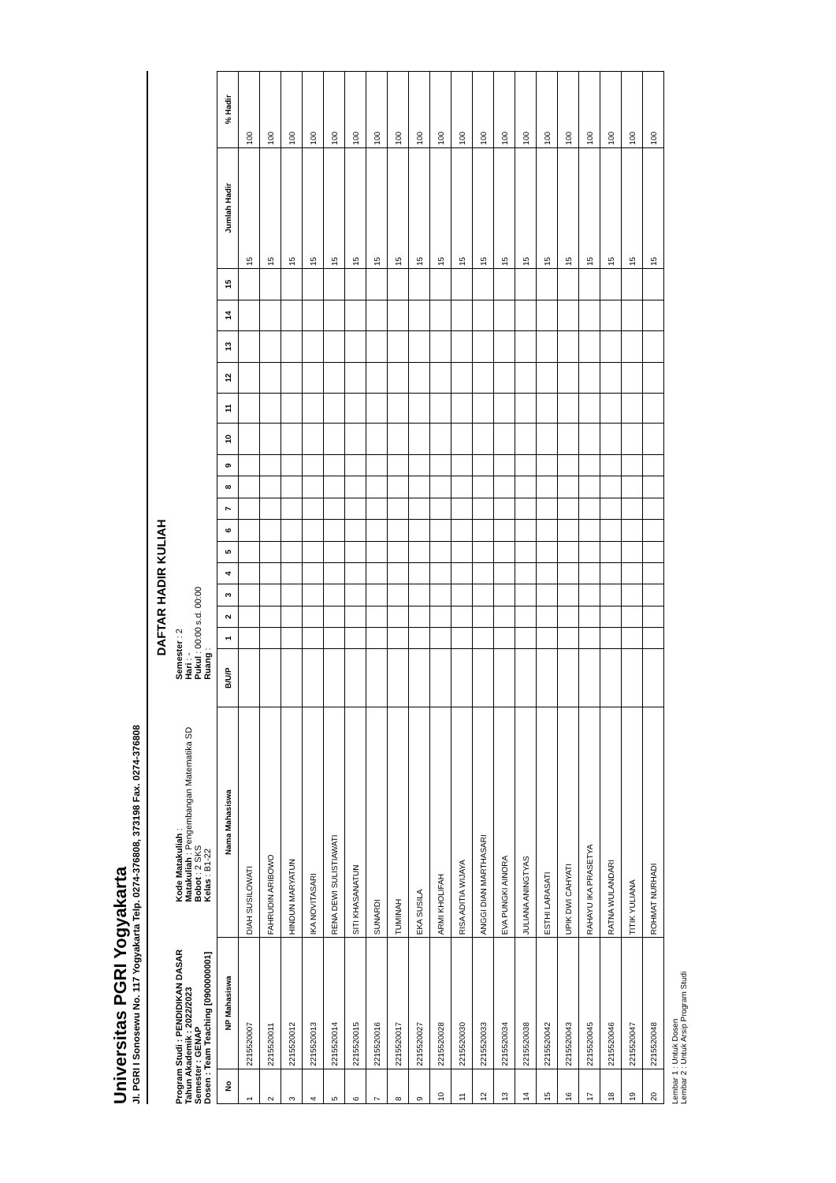Universitas PGRI Yogyakarta
Jl. PGRI I Sonosewu No. 117 Yogyakarta Telp. 0274-376808, 373198 Fax. 0274-376808
DAFTAR HADIR KULIAH
Program Studi : PENDIDIKAN DASAR Tahun Akademik : 2022/2023 Semester : GENAP Dosen : Team Teaching [0900000001]
Kode Matakuliah : Matakuliah : Pengembangan Matematika SD Bobot : 2 SKS Kelas : B1-22
Semester : 2 Hari : - Pukul : 00:00 s.d. 00:00 Ruang :
| No | NP Mahasiswa | Nama Mahasiswa | B/U/P | 1 | 2 | 3 | 4 | 5 | 6 | 7 | 8 | 9 | 10 | 11 | 12 | 13 | 14 | 15 | Jumlah Hadir | % Hadir |
| --- | --- | --- | --- | --- | --- | --- | --- | --- | --- | --- | --- | --- | --- | --- | --- | --- | --- | --- | --- | --- |
| 1 | 2215520007 | DIAH SUSILOWATI | | | | | | | | | | | | | | | | | 15 | 100 |
| 2 | 2215520011 | FAHRUDIN ARIBOWO | | | | | | | | | | | | | | | | | 15 | 100 |
| 3 | 2215520012 | HINDUN MARYATUN | | | | | | | | | | | | | | | | | 15 | 100 |
| 4 | 2215520013 | IKA NOVITASARI | | | | | | | | | | | | | | | | | 15 | 100 |
| 5 | 2215520014 | RENA DEWI SULISTIAWATI | | | | | | | | | | | | | | | | | 15 | 100 |
| 6 | 2215520015 | SITI KHASANATUN | | | | | | | | | | | | | | | | | 15 | 100 |
| 7 | 2215520016 | SUNARDI | | | | | | | | | | | | | | | | | 15 | 100 |
| 8 | 2215520017 | TUMINAH | | | | | | | | | | | | | | | | | 15 | 100 |
| 9 | 2215520027 | EKA SUSILA | | | | | | | | | | | | | | | | | 15 | 100 |
| 10 | 2215520028 | ARMI KHOLIFAH | | | | | | | | | | | | | | | | | 15 | 100 |
| 11 | 2215520030 | RISA ADITIA WIJAYA | | | | | | | | | | | | | | | | | 15 | 100 |
| 12 | 2215520033 | ANGGI DIAN MARTHASARI | | | | | | | | | | | | | | | | | 15 | 100 |
| 13 | 2215520034 | EVA PUNGKI AINORA | | | | | | | | | | | | | | | | | 15 | 100 |
| 14 | 2215520038 | JULIANA ANINGTYAS | | | | | | | | | | | | | | | | | 15 | 100 |
| 15 | 2215520042 | ESTHI LARASATI | | | | | | | | | | | | | | | | | 15 | 100 |
| 16 | 2215520043 | UPIK DWI CAHYATI | | | | | | | | | | | | | | | | | 15 | 100 |
| 17 | 2215520045 | RAHAYU IKA PRASETYA | | | | | | | | | | | | | | | | | 15 | 100 |
| 18 | 2215520046 | RATNA WULANDARI | | | | | | | | | | | | | | | | | 15 | 100 |
| 19 | 2215520047 | TITIK YULIANA | | | | | | | | | | | | | | | | | 15 | 100 |
| 20 | 2215520048 | ROHMAT NURHADI | | | | | | | | | | | | | | | | | 15 | 100 |
Lembar 1 : Untuk Dosen
Lembar 2 : Untuk Arsip Program Studi